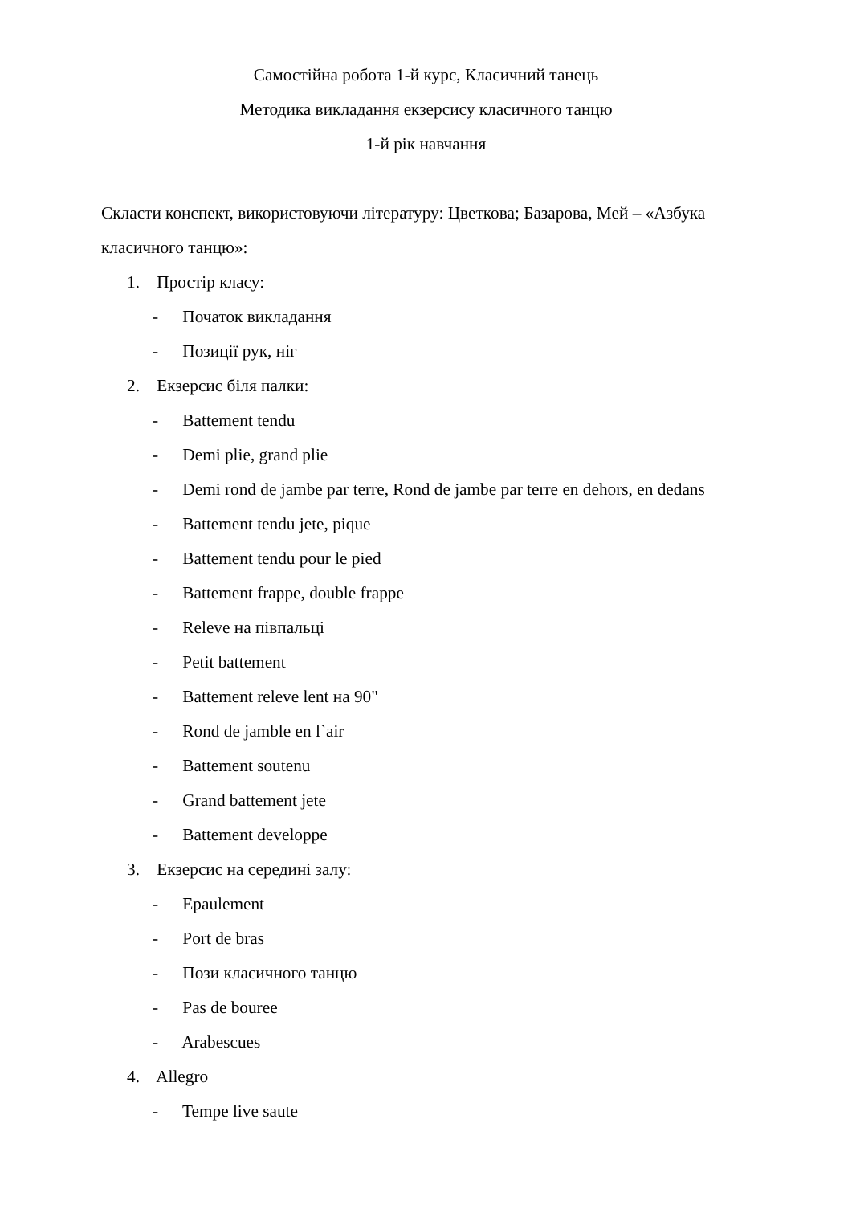Самостійна робота 1-й курс, Класичний танець
Методика викладання екзерсису класичного танцю
1-й рік навчання
Скласти конспект, використовуючи літературу: Цветкова; Базарова, Мей – «Азбука класичного танцю»:
1. Простір класу:
- Початок викладання
- Позиції рук, ніг
2. Екзерсис біля палки:
- Battement tendu
- Demi plie, grand plie
- Demi rond de jambe par terre, Rond de jambe par terre en dehors, en dedans
- Battement tendu jete, pique
- Battement tendu pour le pied
- Battement frappe, double frappe
- Releve на півпальці
- Petit battement
- Battement releve lent на 90"
- Rond de jamble en l`air
- Battement soutenu
- Grand battement jete
- Battement developpe
3. Екзерсис на середині залу:
- Epaulement
- Port de bras
- Пози класичного танцю
- Pas de bouree
- Arabescues
4. Allegro
- Tempe live saute